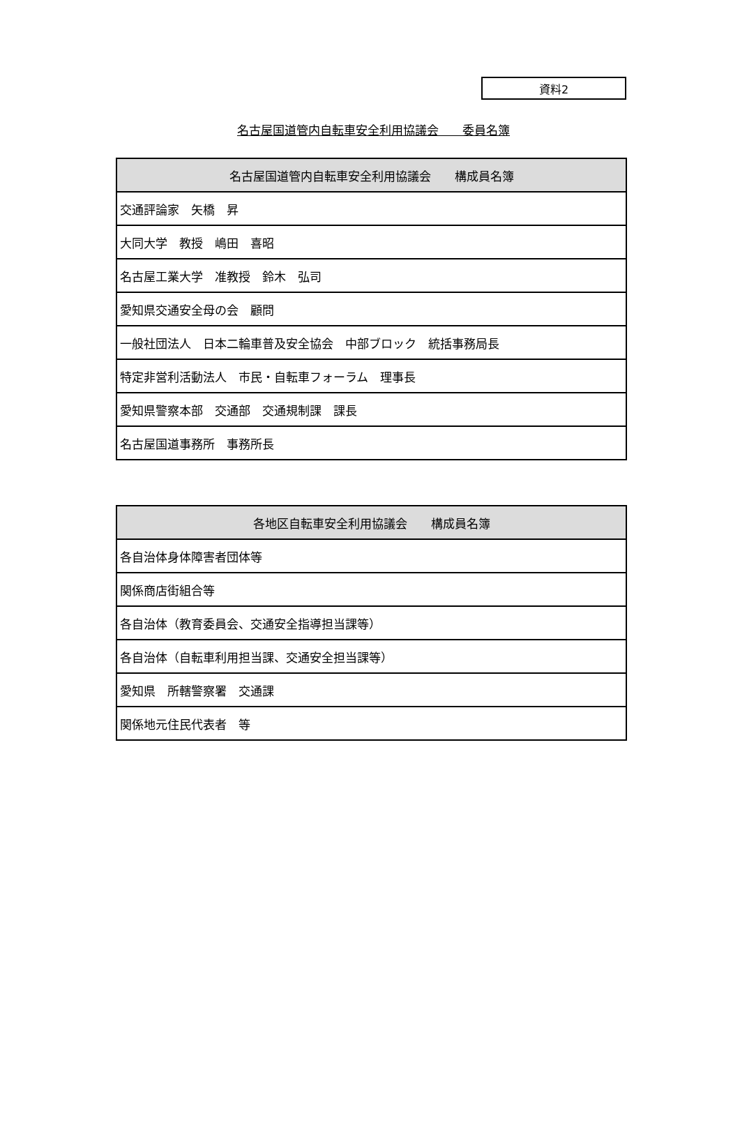資料2
名古屋国道管内自転車安全利用協議会　　委員名簿
| 名古屋国道管内自転車安全利用協議会 構成員名簿 |
| --- |
| 交通評論家 矢橋 昇 |
| 大同大学 教授 嶋田 喜昭 |
| 名古屋工業大学 准教授 鈴木 弘司 |
| 愛知県交通安全母の会 顧問 |
| 一般社団法人 日本二輪車普及安全協会 中部ブロック 統括事務局長 |
| 特定非営利活動法人 市民・自転車フォーラム 理事長 |
| 愛知県警察本部 交通部 交通規制課 課長 |
| 名古屋国道事務所 事務所長 |
| 各地区自転車安全利用協議会 構成員名簿 |
| --- |
| 各自治体身体障害者団体等 |
| 関係商店街組合等 |
| 各自治体（教育委員会、交通安全指導担当課等） |
| 各自治体（自転車利用担当課、交通安全担当課等） |
| 愛知県 所轄警察署 交通課 |
| 関係地元住民代表者 等 |